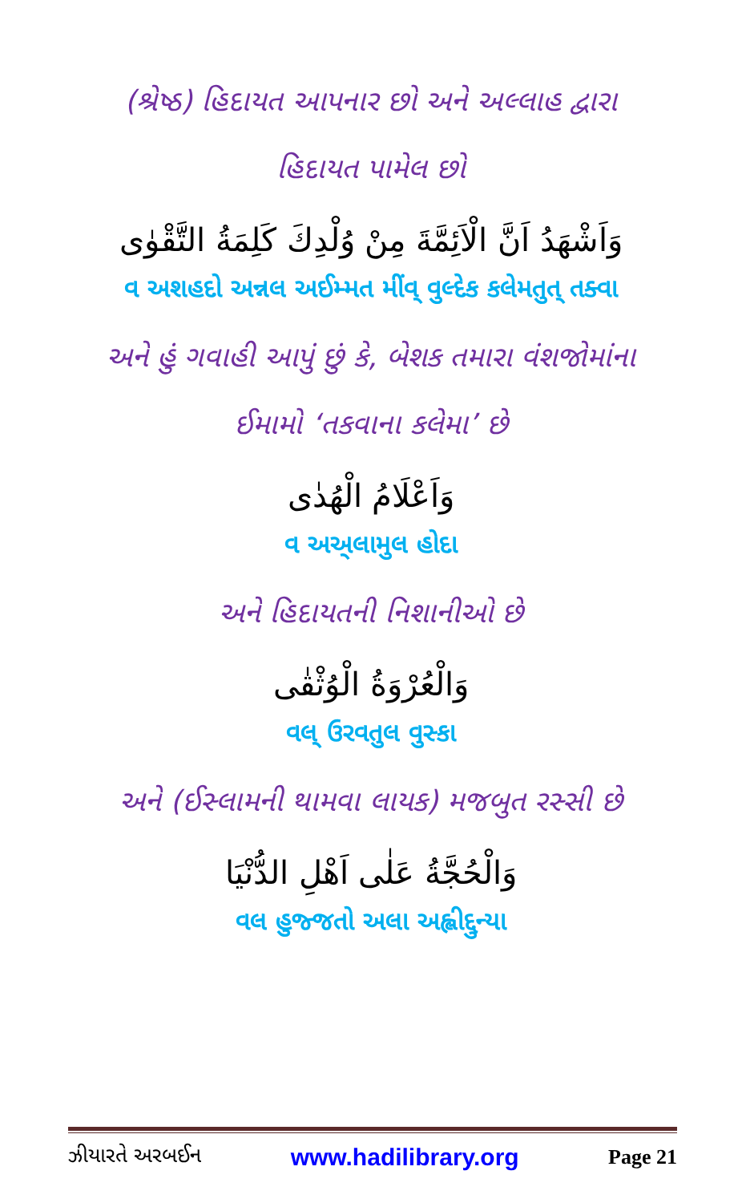(શ્રેષ્ઠ) હિદાયત આપનાર છો અને અલ્લાહ દ્વારા
હિદાયત પામેલ છો
وَاَشْهَدُ اَنَّ الْاَئِمَّةَ مِنْ وُلْدِكَ كَلِمَةُ التَّقْوٰى
વ અશહદો અન્નલ અઈમ્મત મીંવ્ વુલ્દેક કલેમતુત્ તક્વા
અને હું ગવાહી આપું છું કે, બેશક તમારા વંશજોમાંના
ઈમામો ‘તકવાના કલેમા’ છે
وَاَعْلَامُ الْهُدٰى
વ અઅ્લામુલ હોદા
અને હિદાયતની નિશાનીઓ છે
وَالْعُرْوَةُ الْوُثْقٰى
વલ્ ઉરવતુલ વુસ્કા
અને (ઈસ્લામની થામવા લાયક) મજબુત રસ્સી છે
وَالْحُجَّةُ عَلٰى اَهْلِ الدُّنْيَا
વલ હુજ્જતો અલા અહ્લીદ્દુન્યા
ઝીયારતે અરબઈન www.hadilibrary.org Page 21